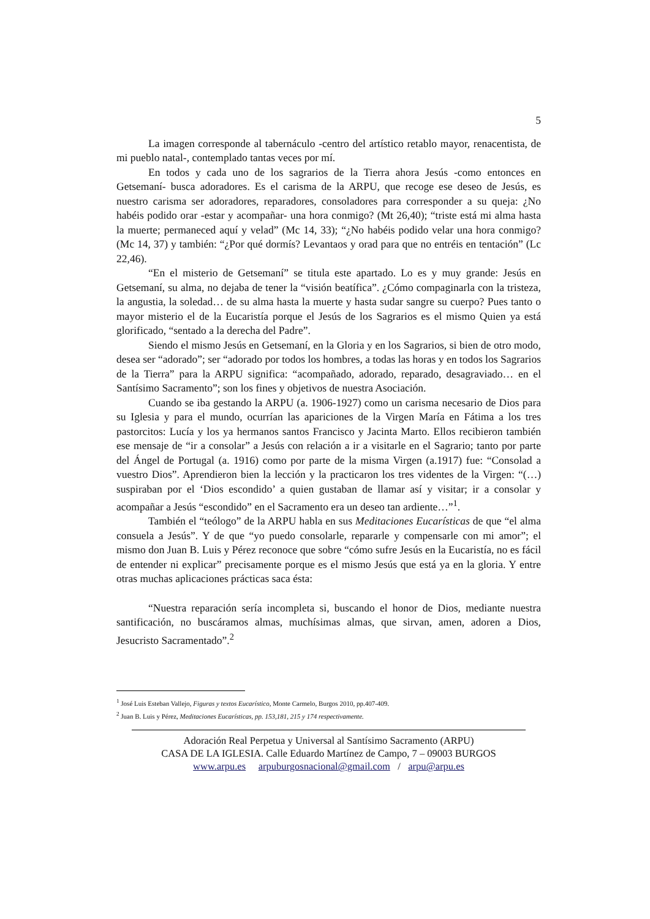5
La imagen corresponde al tabernáculo -centro del artístico retablo mayor, renacentista, de mi pueblo natal-, contemplado tantas veces por mí.
En todos y cada uno de los sagrarios de la Tierra ahora Jesús -como entonces en Getsemaní- busca adoradores. Es el carisma de la ARPU, que recoge ese deseo de Jesús, es nuestro carisma ser adoradores, reparadores, consoladores para corresponder a su queja: ¿No habéis podido orar -estar y acompañar- una hora conmigo? (Mt 26,40); “triste está mi alma hasta la muerte; permaneced aquí y velad” (Mc 14, 33); “¿No habéis podido velar una hora conmigo? (Mc 14, 37) y también: “¿Por qué dormís? Levantaos y orad para que no entréis en tentación” (Lc 22,46).
“En el misterio de Getsemaní” se titula este apartado. Lo es y muy grande: Jesús en Getsemaní, su alma, no dejaba de tener la “visión beatífica”. ¿Cómo compaginarla con la tristeza, la angustia, la soledad… de su alma hasta la muerte y hasta sudar sangre su cuerpo? Pues tanto o mayor misterio el de la Eucaristía porque el Jesús de los Sagrarios es el mismo Quien ya está glorificado, “sentado a la derecha del Padre”.
Siendo el mismo Jesús en Getsemaní, en la Gloria y en los Sagrarios, si bien de otro modo, desea ser “adorado”; ser “adorado por todos los hombres, a todas las horas y en todos los Sagrarios de la Tierra” para la ARPU significa: “acompañado, adorado, reparado, desagraviado… en el Santísimo Sacramento”; son los fines y objetivos de nuestra Asociación.
Cuando se iba gestando la ARPU (a. 1906-1927) como un carisma necesario de Dios para su Iglesia y para el mundo, ocurrían las apariciones de la Virgen María en Fátima a los tres pastorcitos: Lucía y los ya hermanos santos Francisco y Jacinta Marto. Ellos recibieron también ese mensaje de “ir a consolar” a Jesús con relación a ir a visitarle en el Sagrario; tanto por parte del Ángel de Portugal (a. 1916) como por parte de la misma Virgen (a.1917) fue: “Consolad a vuestro Dios”. Aprendieron bien la lección y la practicaron los tres videntes de la Virgen: “(…) suspiraban por el ‘Dios escondido’ a quien gustaban de llamar así y visitar; ir a consolar y acompañar a Jesús “escondido” en el Sacramento era un deseo tan ardiente…”<sup>1</sup>.
También el “teólogo” de la ARPU habla en sus Meditaciones Eucarísticas de que “el alma consuela a Jesús”. Y de que “yo puedo consolarle, repararle y compensarle con mi amor”; el mismo don Juan B. Luis y Pérez reconoce que sobre “cómo sufre Jesús en la Eucaristía, no es fácil de entender ni explicar” precisamente porque es el mismo Jesús que está ya en la gloria. Y entre otras muchas aplicaciones prácticas saca ésta:
“Nuestra reparación sería incompleta si, buscando el honor de Dios, mediante nuestra santificación, no buscáramos almas, muchísimas almas, que sirvan, amen, adoren a Dios, Jesucristo Sacramentado”.<sup>2</sup>
<sup>1</sup> José Luis Esteban Vallejo, Figuras y textos Eucarístico, Monte Carmelo, Burgos 2010, pp.407-409.
<sup>2</sup> Juan B. Luis y Pérez, Meditaciones Eucarísticas, pp. 153,181, 215 y 174 respectivamente.
Adoración Real Perpetua y Universal al Santísimo Sacramento (ARPU)
CASA DE LA IGLESIA. Calle Eduardo Martínez de Campo, 7 – 09003 BURGOS
www.arpu.es arpuburgosnacional@gmail.com / arpu@arpu.es